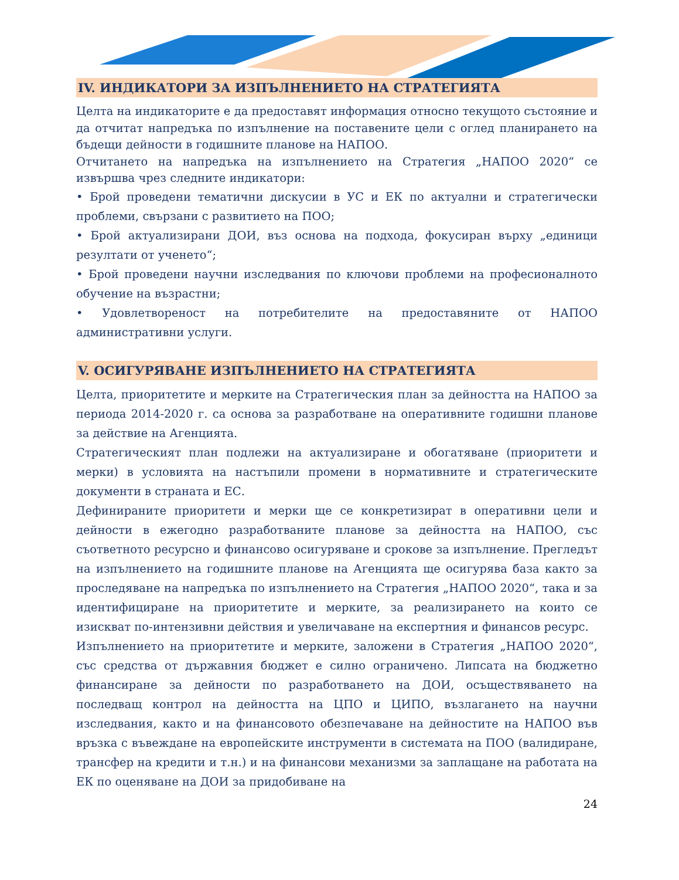IV. ИНДИКАТОРИ ЗА ИЗПЪЛНЕНИЕТО НА СТРАТЕГИЯТА
Целта на индикаторите е да предоставят информация относно текущото състояние и да отчитат напредъка по изпълнение на поставените цели с оглед планирането на бъдещи дейности в годишните планове на НАПОО.
Отчитането на напредъка на изпълнението на Стратегия „НАПОО 2020“ се извършва чрез следните индикатори:
• Брой проведени тематични дискусии в УС и ЕК по актуални и стратегически проблеми, свързани с развитието на ПОО;
• Брой актуализирани ДОИ, въз основа на подхода, фокусиран върху „единици резултати от ученето“;
• Брой проведени научни изследвания по ключови проблеми на професионалното обучение на възрастни;
• Удовлетвореност на потребителите на предоставяните от НАПОО административни услуги.
V. ОСИГУРЯВАНЕ ИЗПЪЛНЕНИЕТО НА СТРАТЕГИЯТА
Целта, приоритетите и мерките на Стратегическия план за дейността на НАПОО за периода 2014-2020 г. са основа за разработване на оперативните годишни планове за действие на Агенцията.
Стратегическият план подлежи на актуализиране и обогатяване (приоритети и мерки) в условията на настъпили промени в нормативните и стратегическите документи в страната и ЕС.
Дефинираните приоритети и мерки ще се конкретизират в оперативни цели и дейности в ежегодно разработваните планове за дейността на НАПОО, със съответното ресурсно и финансово осигуряване и срокове за изпълнение. Прегледът на изпълнението на годишните планове на Агенцията ще осигурява база както за проследяване на напредъка по изпълнението на Стратегия „НАПОО 2020“, така и за идентифициране на приоритетите и мерките, за реализирането на които се изискват по-интензивни действия и увеличаване на експертния и финансов ресурс.
Изпълнението на приоритетите и мерките, заложени в Стратегия „НАПОО 2020“, със средства от държавния бюджет е силно ограничено. Липсата на бюджетно финансиране за дейности по разработването на ДОИ, осъществяването на последващ контрол на дейността на ЦПО и ЦИПО, възлагането на научни изследвания, както и на финансовото обезпечаване на дейностите на НАПОО във връзка с въвеждане на европейските инструменти в системата на ПОО (валидиране, трансфер на кредити и т.н.) и на финансови механизми за заплащане на работата на ЕК по оценяване на ДОИ за придобиване на
24